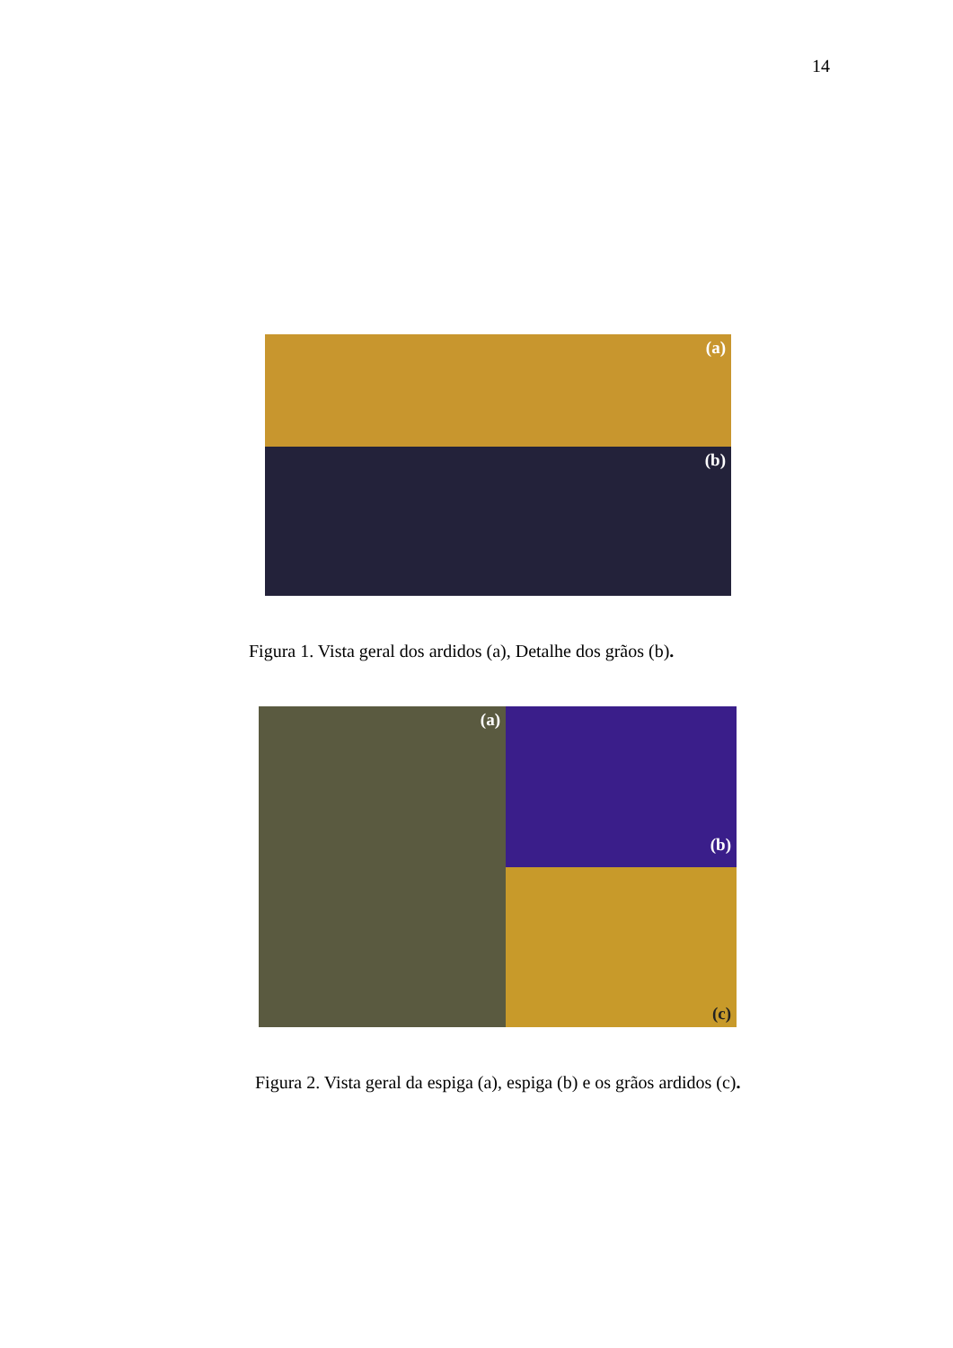14
(a)
(b)
Figura 1. Vista geral dos ardidos (a), Detalhe dos grãos (b).
(a)
(b)
(c)
Figura 2. Vista geral da espiga (a), espiga (b) e os grãos ardidos (c).